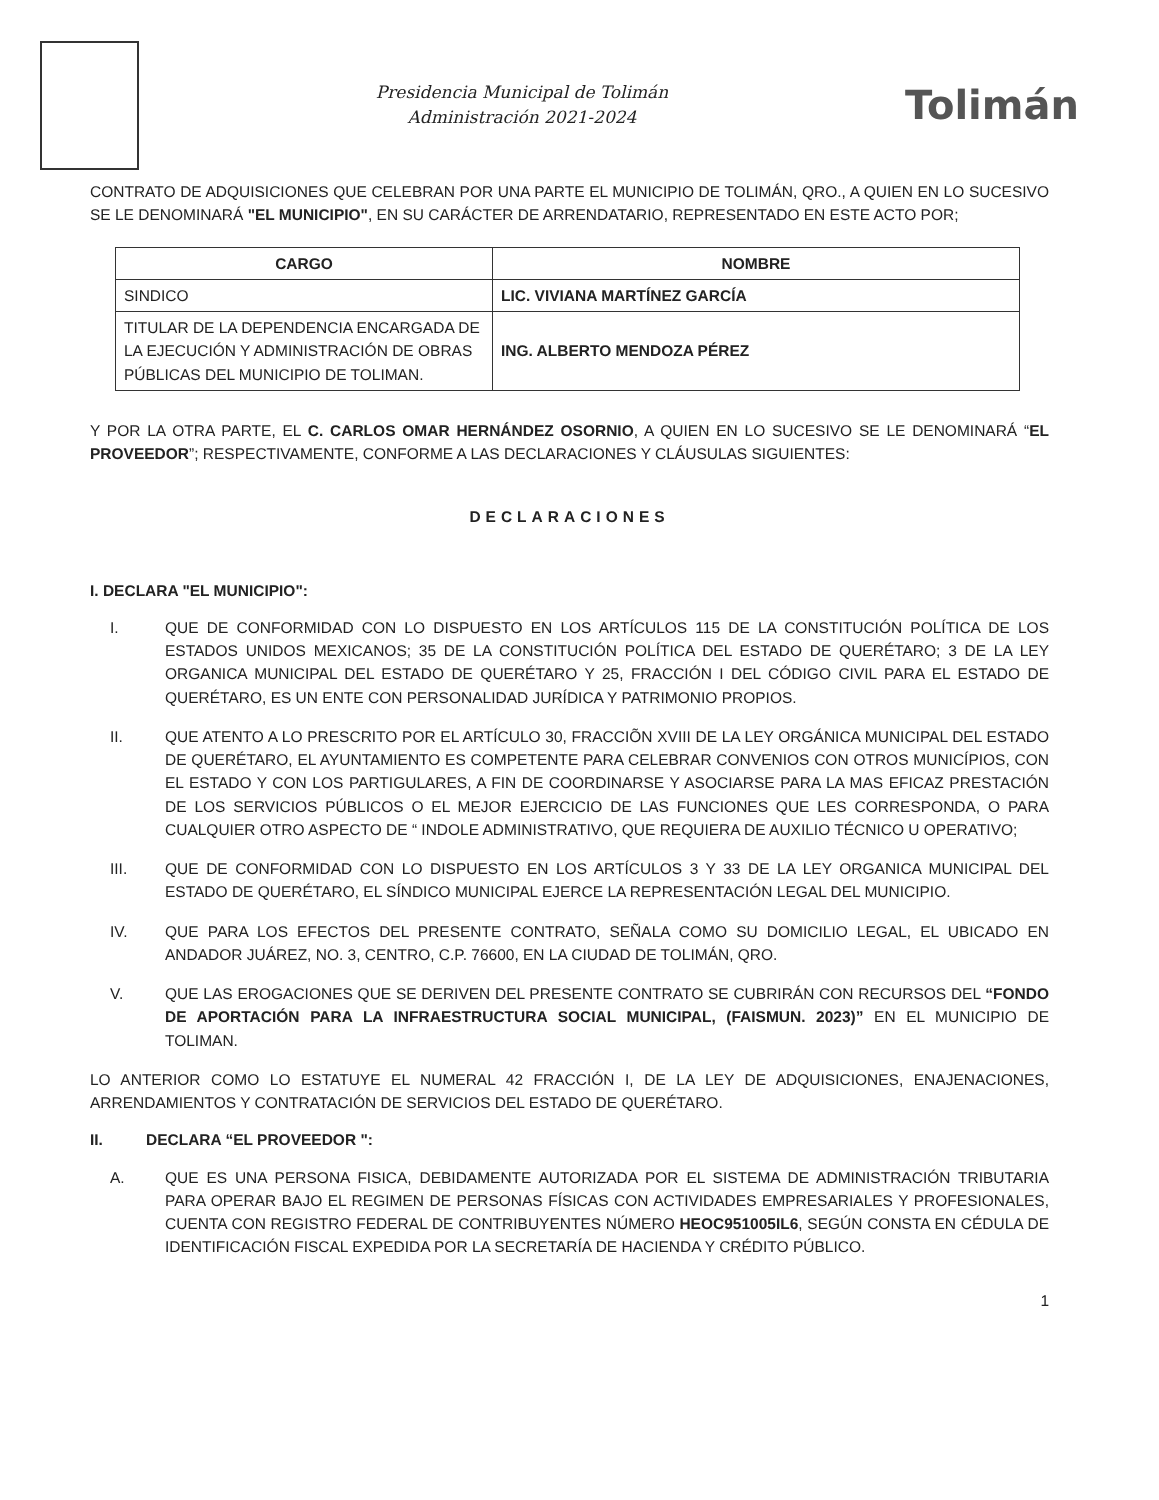Presidencia Municipal de Tolimán
Administración 2021-2024
Tolimán
CONTRATO DE ADQUISICIONES QUE CELEBRAN POR UNA PARTE EL MUNICIPIO DE TOLIMÁN, QRO., A QUIEN EN LO SUCESIVO SE LE DENOMINARÁ "EL MUNICIPIO", EN SU CARÁCTER DE ARRENDATARIO, REPRESENTADO EN ESTE ACTO POR;
| CARGO | NOMBRE |
| --- | --- |
| SINDICO | LIC. VIVIANA MARTÍNEZ GARCÍA |
| TITULAR DE LA DEPENDENCIA ENCARGADA DE LA EJECUCIÓN Y ADMINISTRACIÓN DE OBRAS PÚBLICAS DEL MUNICIPIO DE TOLIMAN. | ING. ALBERTO MENDOZA PÉREZ |
Y POR LA OTRA PARTE, EL C. CARLOS OMAR HERNÁNDEZ OSORNIO, A QUIEN EN LO SUCESIVO SE LE DENOMINARÁ “EL PROVEEDOR”; RESPECTIVAMENTE, CONFORME A LAS DECLARACIONES Y CLÁUSULAS SIGUIENTES:
DECLARACIONES
I. DECLARA "EL MUNICIPIO":
I. QUE DE CONFORMIDAD CON LO DISPUESTO EN LOS ARTÍCULOS 115 DE LA CONSTITUCIÓN POLÍTICA DE LOS ESTADOS UNIDOS MEXICANOS; 35 DE LA CONSTITUCIÓN POLÍTICA DEL ESTADO DE QUERÉTARO; 3 DE LA LEY ORGANICA MUNICIPAL DEL ESTADO DE QUERÉTARO Y 25, FRACCIÓN I DEL CÓDIGO CIVIL PARA EL ESTADO DE QUERÉTARO, ES UN ENTE CON PERSONALIDAD JURÍDICA Y PATRIMONIO PROPIOS.
II. QUE ATENTO A LO PRESCRITO POR EL ARTÍCULO 30, FRACCIÕN XVIII DE LA LEY ORGÁNICA MUNICIPAL DEL ESTADO DE QUERÉTARO, EL AYUNTAMIENTO ES COMPETENTE PARA CELEBRAR CONVENIOS CON OTROS MUNICÍPIOS, CON EL ESTADO Y CON LOS PARTIGULARES, A FIN DE COORDINARSE Y ASOCIARSE PARA LA MAS EFICAZ PRESTACIÓN DE LOS SERVICIOS PÚBLICOS O EL MEJOR EJERCICIO DE LAS FUNCIONES QUE LES CORRESPONDA, O PARA CUALQUIER OTRO ASPECTO DE “ INDOLE ADMINISTRATIVO, QUE REQUIERA DE AUXILIO TÉCNICO U OPERATIVO;
III. QUE DE CONFORMIDAD CON LO DISPUESTO EN LOS ARTÍCULOS 3 Y 33 DE LA LEY ORGANICA MUNICIPAL DEL ESTADO DE QUERÉTARO, EL SÍNDICO MUNICIPAL EJERCE LA REPRESENTACIÓN LEGAL DEL MUNICIPIO.
IV. QUE PARA LOS EFECTOS DEL PRESENTE CONTRATO, SEÑALA COMO SU DOMICILIO LEGAL, EL UBICADO EN ANDADOR JUÁREZ, NO. 3, CENTRO, C.P. 76600, EN LA CIUDAD DE TOLIMÁN, QRO.
V. QUE LAS EROGACIONES QUE SE DERIVEN DEL PRESENTE CONTRATO SE CUBRIRÁN CON RECURSOS DEL “FONDO DE APORTACIÓN PARA LA INFRAESTRUCTURA SOCIAL MUNICIPAL, (FAISMUN. 2023)” EN EL MUNICIPIO DE TOLIMAN.
LO ANTERIOR COMO LO ESTATUYE EL NUMERAL 42 FRACCIÓN I, DE LA LEY DE ADQUISICIONES, ENAJENACIONES, ARRENDAMIENTOS Y CONTRATACIÓN DE SERVICIOS DEL ESTADO DE QUERÉTARO.
II. DECLARA “EL PROVEEDOR ":
A. QUE ES UNA PERSONA FISICA, DEBIDAMENTE AUTORIZADA POR EL SISTEMA DE ADMINISTRACIÓN TRIBUTARIA PARA OPERAR BAJO EL REGIMEN DE PERSONAS FÍSICAS CON ACTIVIDADES EMPRESARIALES Y PROFESIONALES, CUENTA CON REGISTRO FEDERAL DE CONTRIBUYENTES NÚMERO HEOC951005IL6, SEGÚN CONSTA EN CÉDULA DE IDENTIFICACIÓN FISCAL EXPEDIDA POR LA SECRETARÍA DE HACIENDA Y CRÉDITO PÚBLICO.
1